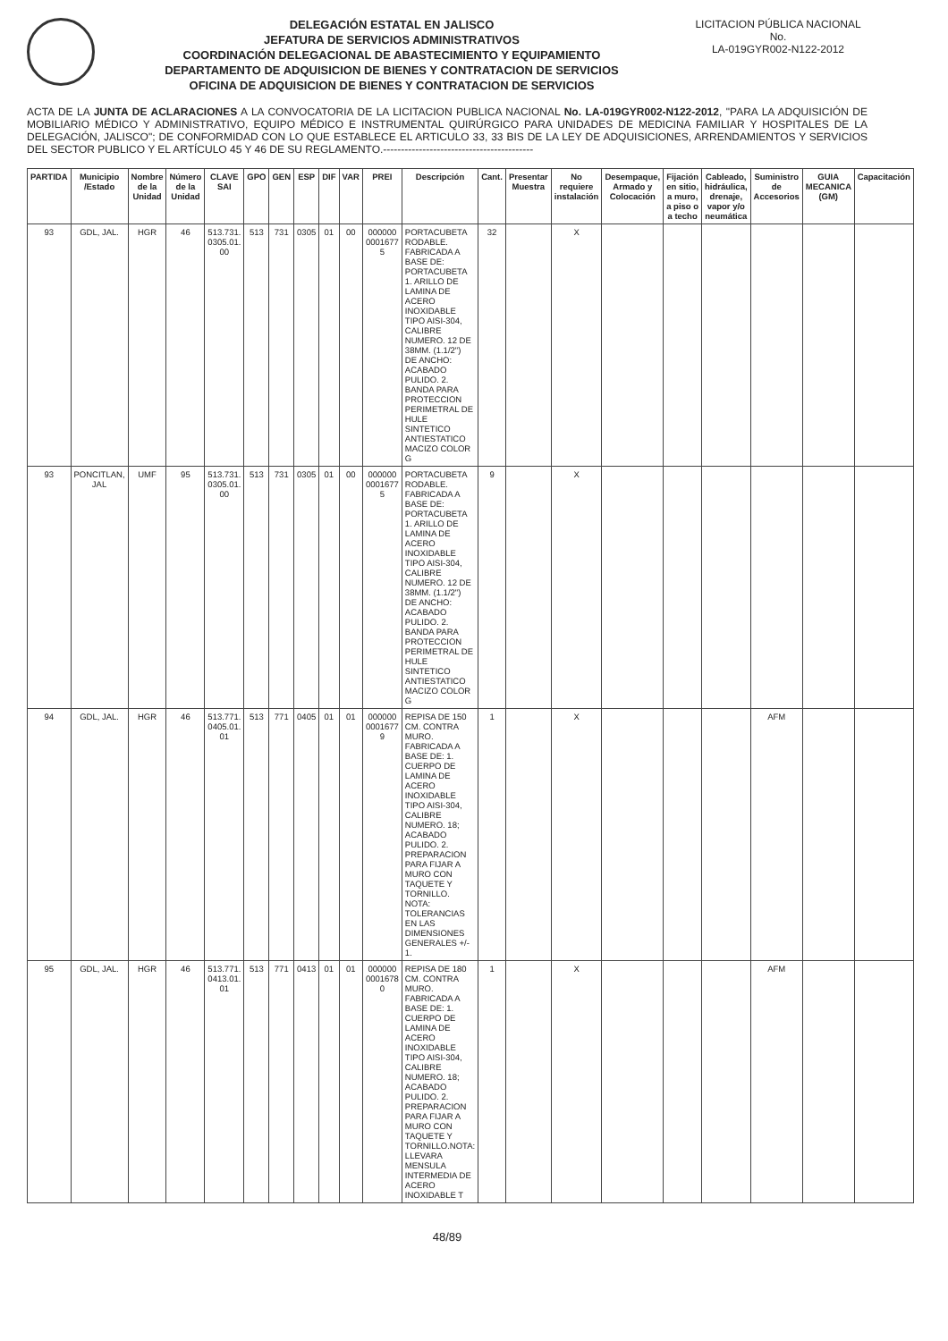DELEGACIÓN ESTATAL EN JALISCO
JEFATURA DE SERVICIOS ADMINISTRATIVOS
COORDINACIÓN DELEGACIONAL DE ABASTECIMIENTO Y EQUIPAMIENTO
DEPARTAMENTO DE ADQUISICION DE BIENES Y CONTRATACION DE SERVICIOS
OFICINA DE ADQUISICION DE BIENES Y CONTRATACION DE SERVICIOS
LICITACION PÚBLICA NACIONAL
No.
LA-019GYR002-N122-2012
ACTA DE LA JUNTA DE ACLARACIONES A LA CONVOCATORIA DE LA LICITACION PUBLICA NACIONAL No. LA-019GYR002-N122-2012, "PARA LA ADQUISICIÓN DE MOBILIARIO MÉDICO Y ADMINISTRATIVO, EQUIPO MÉDICO E INSTRUMENTAL QUIRÚRGICO PARA UNIDADES DE MEDICINA FAMILIAR Y HOSPITALES DE LA DELEGACIÓN, JALISCO"; DE CONFORMIDAD CON LO QUE ESTABLECE EL ARTICULO 33, 33 BIS DE LA LEY DE ADQUISICIONES, ARRENDAMIENTOS Y SERVICIOS DEL SECTOR PUBLICO Y EL ARTÍCULO 45 Y 46 DE SU REGLAMENTO.------------------------------------------
| PARTIDA | Municipio /Estado | Nombre de la Unidad | Número de la Unidad | CLAVE SAI | GPO | GEN | ESP | DIF | VAR | PREI | Descripción | Cant. | Presentar Muestra | No requiere instalación | Desempaque, Armado y Colocación | Fijación en sitio, a muro, a piso o a techo | Cableado, hidráulica, drenaje, vapor y/o neumática | Suministro de Accesorios | GUIA MECANICA (GM) | Capacitación |
| --- | --- | --- | --- | --- | --- | --- | --- | --- | --- | --- | --- | --- | --- | --- | --- | --- | --- | --- | --- | --- |
| 93 | GDL, JAL. | HGR | 46 | 513.731. 0305.01. 00 | 513 | 731 | 0305 | 01 | 00 | 000000 0001677 5 | PORTACUBETA RODABLE. FABRICADA A BASE DE: PORTACUBETA 1. ARILLO DE LAMINA DE ACERO INOXIDABLE TIPO AISI-304, CALIBRE NUMERO. 12 DE 38MM. (1.1/2") DE ANCHO: ACABADO PULIDO. 2. BANDA PARA PROTECCION PERIMETRAL DE HULE SINTETICO ANTIESTATICO MACIZO COLOR G | 32 | | X | | | | | | |
| 93 | PONCITLAN, JAL | UMF | 95 | 513.731. 0305.01. 00 | 513 | 731 | 0305 | 01 | 00 | 000000 0001677 5 | PORTACUBETA RODABLE. FABRICADA A BASE DE: PORTACUBETA 1. ARILLO DE LAMINA DE ACERO INOXIDABLE TIPO AISI-304, CALIBRE NUMERO. 12 DE 38MM. (1.1/2") DE ANCHO: ACABADO PULIDO. 2. BANDA PARA PROTECCION PERIMETRAL DE HULE SINTETICO ANTIESTATICO MACIZO COLOR G | 9 | | X | | | | | | |
| 94 | GDL, JAL. | HGR | 46 | 513.771. 0405.01. 01 | 513 | 771 | 0405 | 01 | 01 | 000000 0001677 9 | REPISA DE 150 CM. CONTRA MURO. FABRICADA A BASE DE: 1. CUERPO DE LAMINA DE ACERO INOXIDABLE TIPO AISI-304, CALIBRE NUMERO. 18; ACABADO PULIDO. 2. PREPARACION PARA FIJAR A MURO CON TAQUETE Y TORNILLO. NOTA: TOLERANCIAS EN LAS DIMENSIONES GENERALES +/- 1. | 1 | | X | | | | AFM | | |
| 95 | GDL, JAL. | HGR | 46 | 513.771. 0413.01. 01 | 513 | 771 | 0413 | 01 | 01 | 000000 0001678 0 | REPISA DE 180 CM. CONTRA MURO. FABRICADA A BASE DE: 1. CUERPO DE LAMINA DE ACERO INOXIDABLE TIPO AISI-304, CALIBRE NUMERO. 18; ACABADO PULIDO. 2. PREPARACION PARA FIJAR A MURO CON TAQUETE Y TORNILLO.NOTA: LLEVARA MENSULA INTERMEDIA DE ACERO INOXIDABLE T | 1 | | X | | | | AFM | | |
48/89